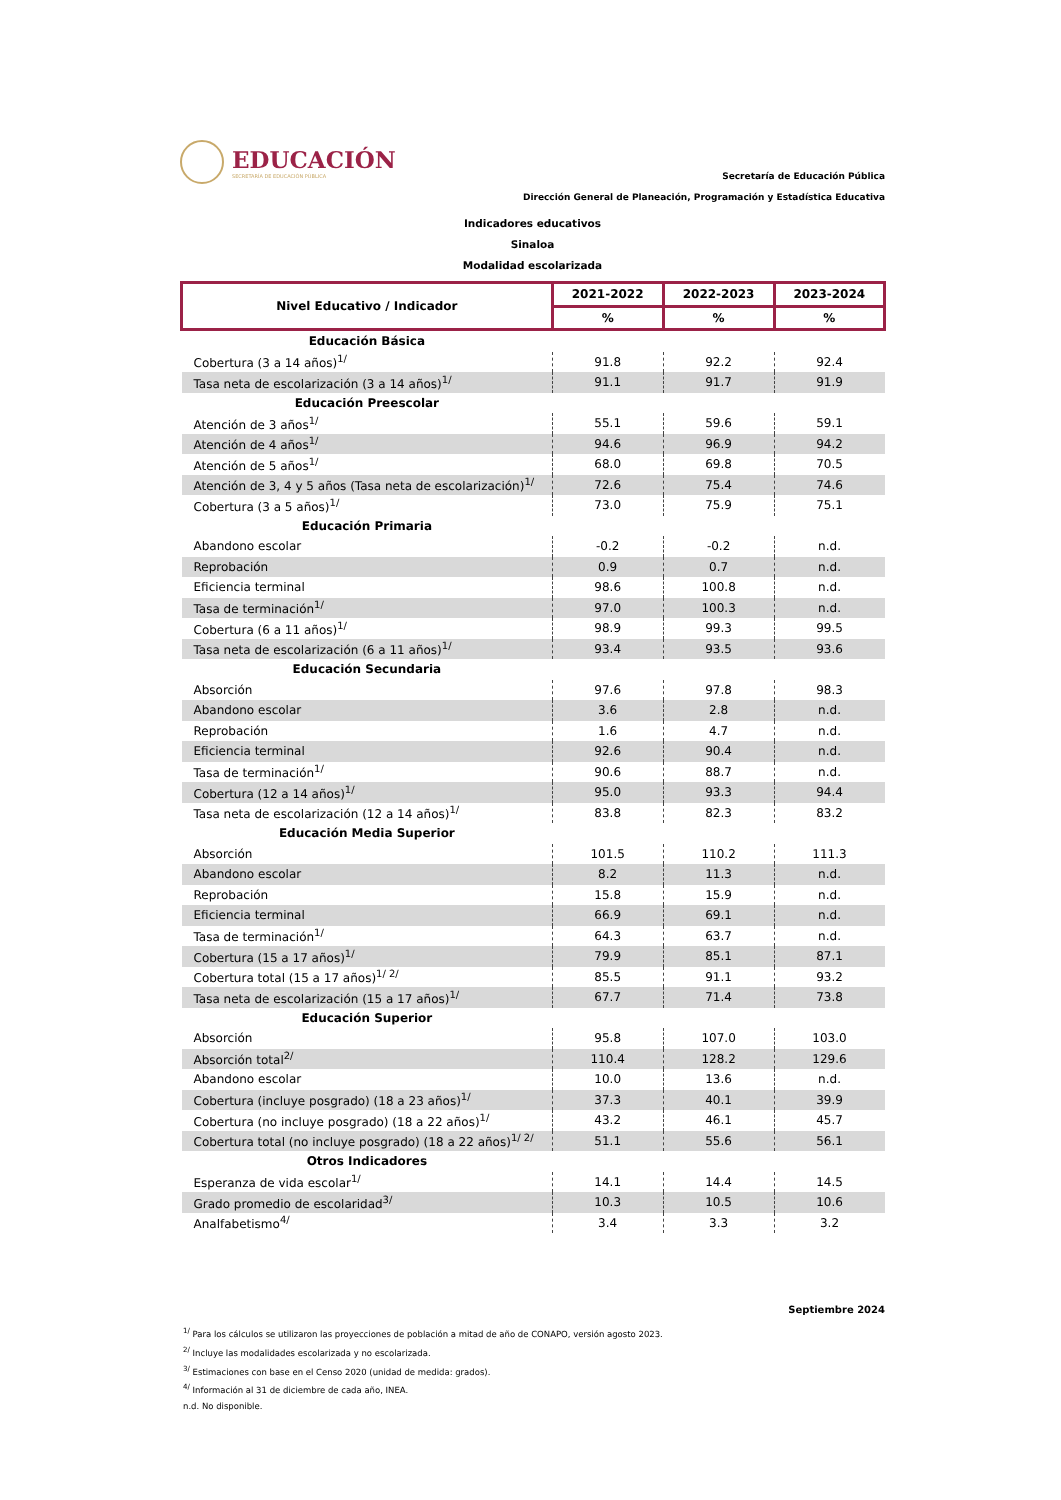EDUCACIÓN
SECRETARÍA DE EDUCACIÓN PÚBLICA
Secretaría de Educación Pública
Dirección General de Planeación, Programación y Estadística Educativa
Indicadores educativos
Sinaloa
Modalidad escolarizada
| Nivel Educativo / Indicador | 2021-2022 | 2022-2023 | 2023-2024 |
| --- | --- | --- | --- |
| | % | % | % |
| Educación Básica | | | |
| Cobertura (3 a 14 años)<sup>1/</sup> | 91.8 | 92.2 | 92.4 |
| Tasa neta de escolarización (3 a 14 años)<sup>1/</sup> | 91.1 | 91.7 | 91.9 |
| Educación Preescolar | | | |
| Atención de 3 años<sup>1/</sup> | 55.1 | 59.6 | 59.1 |
| Atención de 4 años<sup>1/</sup> | 94.6 | 96.9 | 94.2 |
| Atención de 5 años<sup>1/</sup> | 68.0 | 69.8 | 70.5 |
| Atención de 3, 4 y 5 años (Tasa neta de escolarización)<sup>1/</sup> | 72.6 | 75.4 | 74.6 |
| Cobertura (3 a 5 años)<sup>1/</sup> | 73.0 | 75.9 | 75.1 |
| Educación Primaria | | | |
| Abandono escolar | -0.2 | -0.2 | n.d. |
| Reprobación | 0.9 | 0.7 | n.d. |
| Eficiencia terminal | 98.6 | 100.8 | n.d. |
| Tasa de terminación<sup>1/</sup> | 97.0 | 100.3 | n.d. |
| Cobertura (6 a 11 años)<sup>1/</sup> | 98.9 | 99.3 | 99.5 |
| Tasa neta de escolarización (6 a 11 años)<sup>1/</sup> | 93.4 | 93.5 | 93.6 |
| Educación Secundaria | | | |
| Absorción | 97.6 | 97.8 | 98.3 |
| Abandono escolar | 3.6 | 2.8 | n.d. |
| Reprobación | 1.6 | 4.7 | n.d. |
| Eficiencia terminal | 92.6 | 90.4 | n.d. |
| Tasa de terminación<sup>1/</sup> | 90.6 | 88.7 | n.d. |
| Cobertura (12 a 14 años)<sup>1/</sup> | 95.0 | 93.3 | 94.4 |
| Tasa neta de escolarización (12 a 14 años)<sup>1/</sup> | 83.8 | 82.3 | 83.2 |
| Educación Media Superior | | | |
| Absorción | 101.5 | 110.2 | 111.3 |
| Abandono escolar | 8.2 | 11.3 | n.d. |
| Reprobación | 15.8 | 15.9 | n.d. |
| Eficiencia terminal | 66.9 | 69.1 | n.d. |
| Tasa de terminación<sup>1/</sup> | 64.3 | 63.7 | n.d. |
| Cobertura (15 a 17 años)<sup>1/</sup> | 79.9 | 85.1 | 87.1 |
| Cobertura total (15 a 17 años)<sup>1/ 2/</sup> | 85.5 | 91.1 | 93.2 |
| Tasa neta de escolarización (15 a 17 años)<sup>1/</sup> | 67.7 | 71.4 | 73.8 |
| Educación Superior | | | |
| Absorción | 95.8 | 107.0 | 103.0 |
| Absorción total<sup>2/</sup> | 110.4 | 128.2 | 129.6 |
| Abandono escolar | 10.0 | 13.6 | n.d. |
| Cobertura (incluye posgrado) (18 a 23 años)<sup>1/</sup> | 37.3 | 40.1 | 39.9 |
| Cobertura (no incluye posgrado) (18 a 22 años)<sup>1/</sup> | 43.2 | 46.1 | 45.7 |
| Cobertura total (no incluye posgrado) (18 a 22 años)<sup>1/ 2/</sup> | 51.1 | 55.6 | 56.1 |
| Otros Indicadores | | | |
| Esperanza de vida escolar<sup>1/</sup> | 14.1 | 14.4 | 14.5 |
| Grado promedio de escolaridad<sup>3/</sup> | 10.3 | 10.5 | 10.6 |
| Analfabetismo<sup>4/</sup> | 3.4 | 3.3 | 3.2 |
Septiembre 2024
<sup>1/</sup> Para los cálculos se utilizaron las proyecciones de población a mitad de año de CONAPO, versión agosto 2023.
<sup>2/</sup> Incluye las modalidades escolarizada y no escolarizada.
<sup>3/</sup> Estimaciones con base en el Censo 2020 (unidad de medida: grados).
<sup>4/</sup> Información al 31 de diciembre de cada año, INEA.
n.d. No disponible.